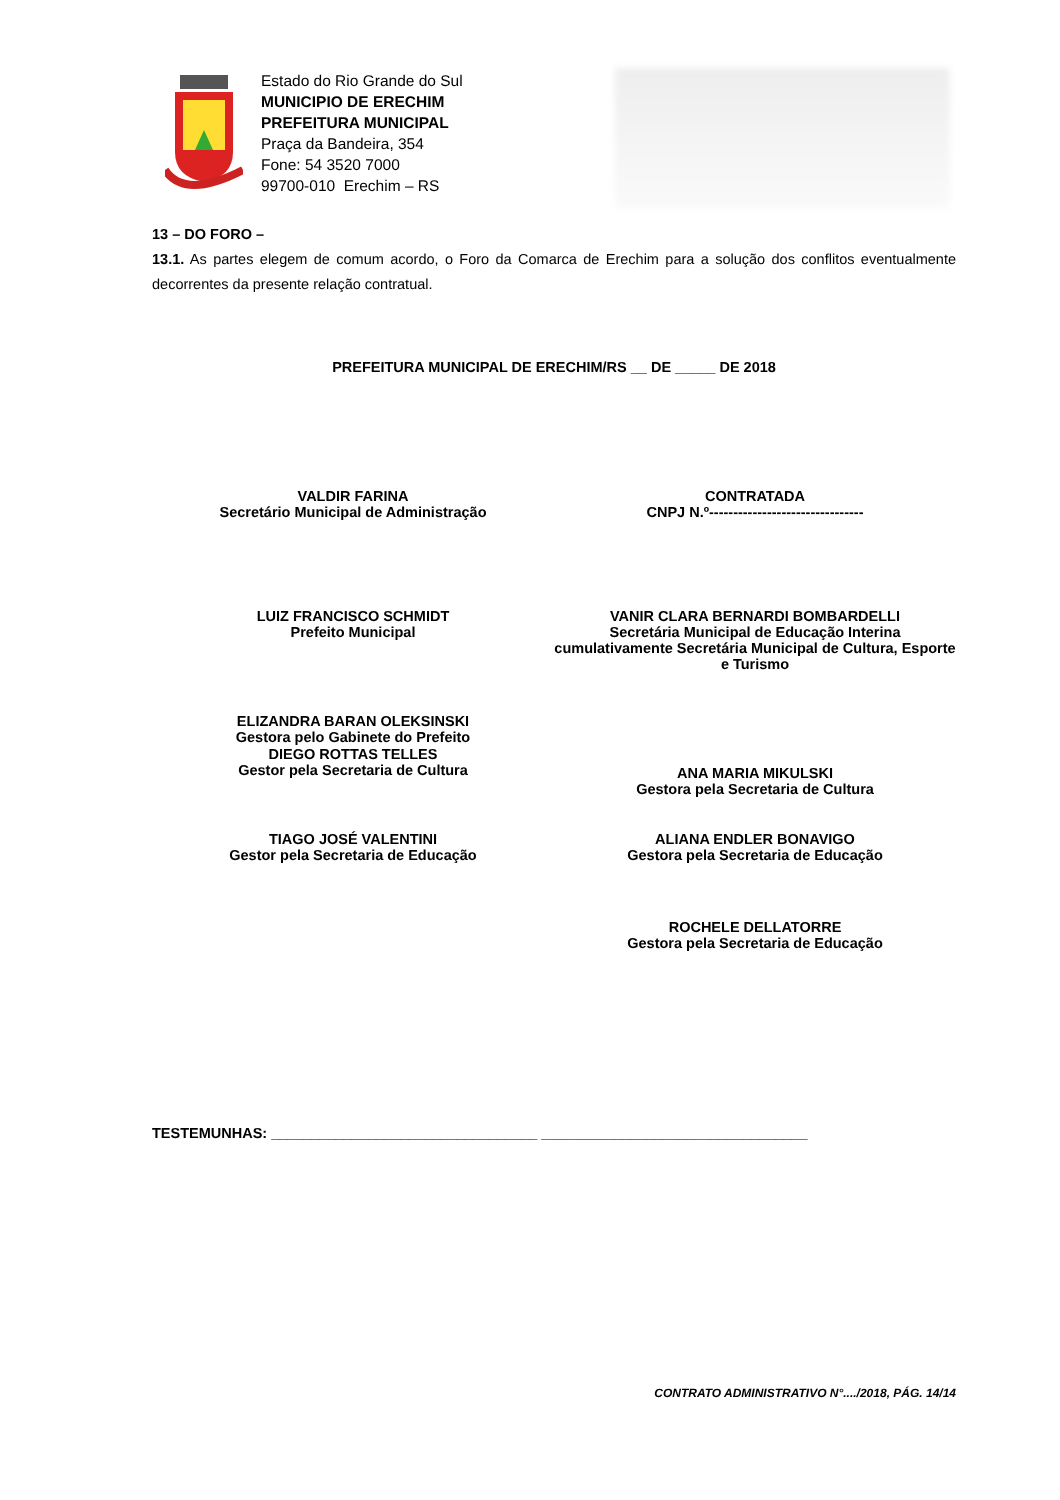Estado do Rio Grande do Sul
MUNICIPIO DE ERECHIM
PREFEITURA MUNICIPAL
Praça da Bandeira, 354
Fone: 54 3520 7000
99700-010 Erechim – RS
13 – DO FORO –
13.1. As partes elegem de comum acordo, o Foro da Comarca de Erechim para a solução dos conflitos eventualmente decorrentes da presente relação contratual.
PREFEITURA MUNICIPAL DE ERECHIM/RS __ DE _____ DE 2018
VALDIR FARINA
Secretário Municipal de Administração
CONTRATADA
CNPJ N.º--------------------------------
LUIZ FRANCISCO SCHMIDT
Prefeito Municipal
VANIR CLARA BERNARDI BOMBARDELLI
Secretária Municipal de Educação Interina cumulativamente Secretária Municipal de Cultura, Esporte e Turismo
ELIZANDRA BARAN OLEKSINSKI
Gestora pelo Gabinete do Prefeito
ANA MARIA MIKULSKI
Gestora pela Secretaria de Cultura
DIEGO ROTTAS TELLES
Gestor pela Secretaria de Cultura
TIAGO JOSÉ VALENTINI
Gestor pela Secretaria de Educação
ALIANA ENDLER BONAVIGO
Gestora pela Secretaria de Educação
ROCHELE DELLATORRE
Gestora pela Secretaria de Educação
TESTEMUNHAS: _________________________________ _________________________________
CONTRATO ADMINISTRATIVO N°..../2018, PÁG. 14/14